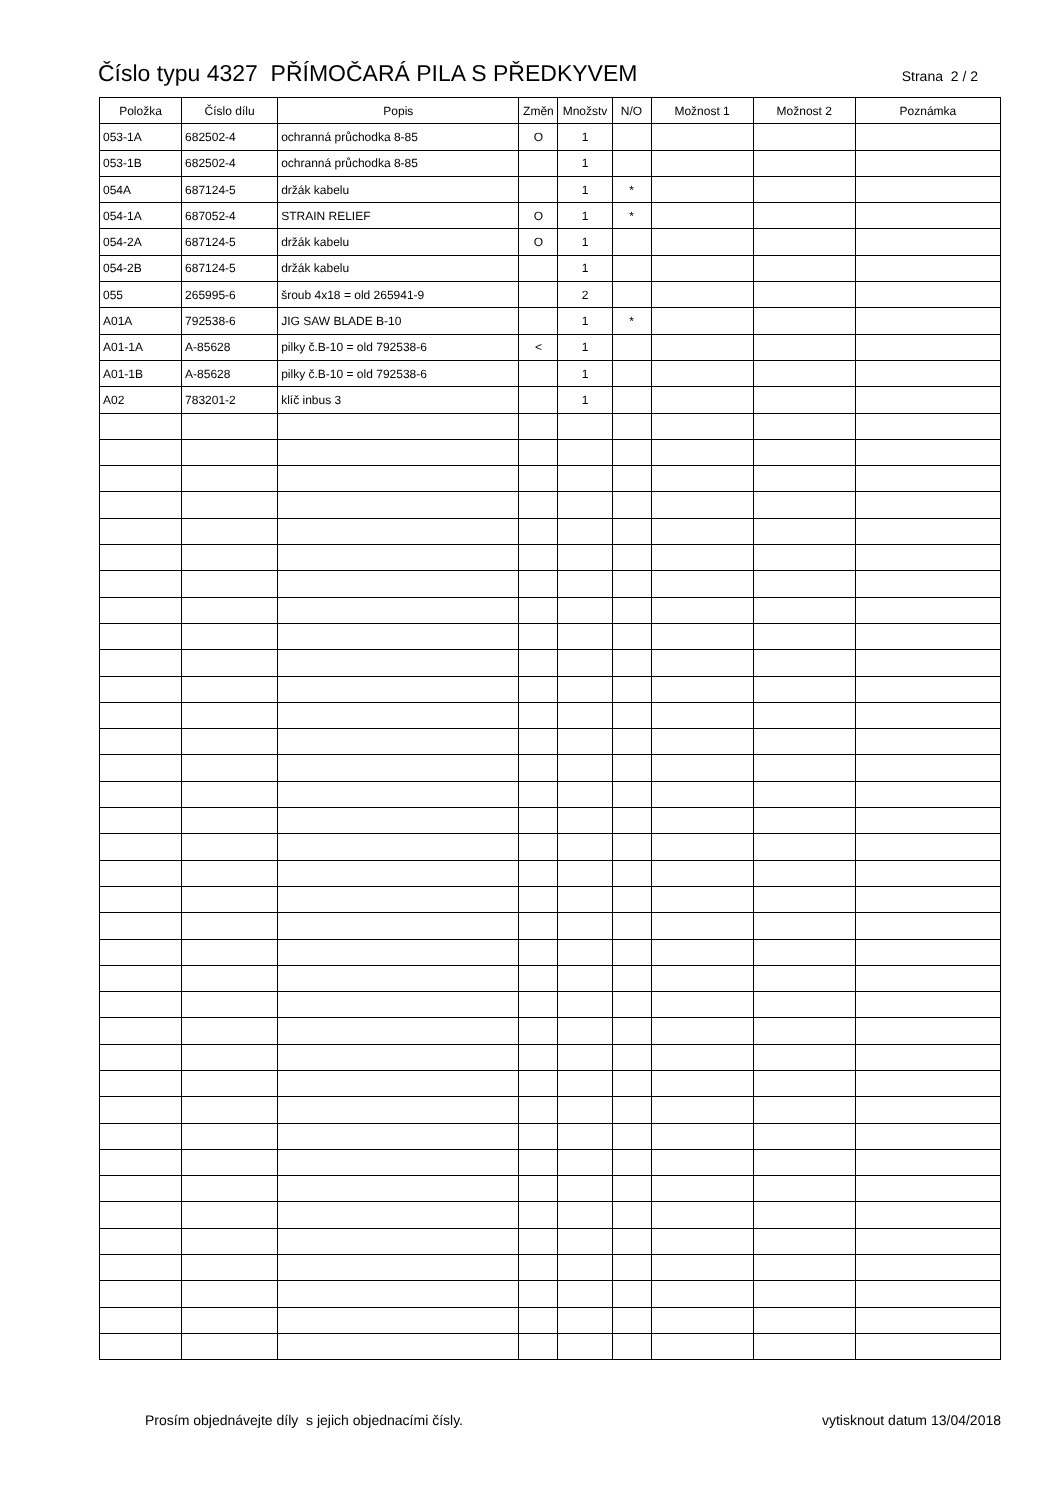Číslo typu 4327 PŘÍMOČARÁ PILA S PŘEDKYVEM
Strana 2 / 2
| Položka | Číslo dílu | Popis | Změn | Množstv | N/O | Možnost 1 | Možnost 2 | Poznámka |
| --- | --- | --- | --- | --- | --- | --- | --- | --- |
| 053-1A | 682502-4 | ochranná průchodka 8-85 | O | 1 | | | | |
| 053-1B | 682502-4 | ochranná průchodka 8-85 | | 1 | | | | |
| 054A | 687124-5 | držák kabelu | | 1 | * | | | |
| 054-1A | 687052-4 | STRAIN RELIEF | O | 1 | * | | | |
| 054-2A | 687124-5 | držák kabelu | O | 1 | | | | |
| 054-2B | 687124-5 | držák kabelu | | 1 | | | | |
| 055 | 265995-6 | šroub 4x18 = old 265941-9 | | 2 | | | | |
| A01A | 792538-6 | JIG SAW BLADE B-10 | | 1 | * | | | |
| A01-1A | A-85628 | pilky č.B-10 = old 792538-6 | < | 1 | | | | |
| A01-1B | A-85628 | pilky č.B-10 = old 792538-6 | | 1 | | | | |
| A02 | 783201-2 | klíč inbus 3 | | 1 | | | | |
Prosím objednávejte díly s jejich objednacími čísly. vytisknout datum 13/04/2018